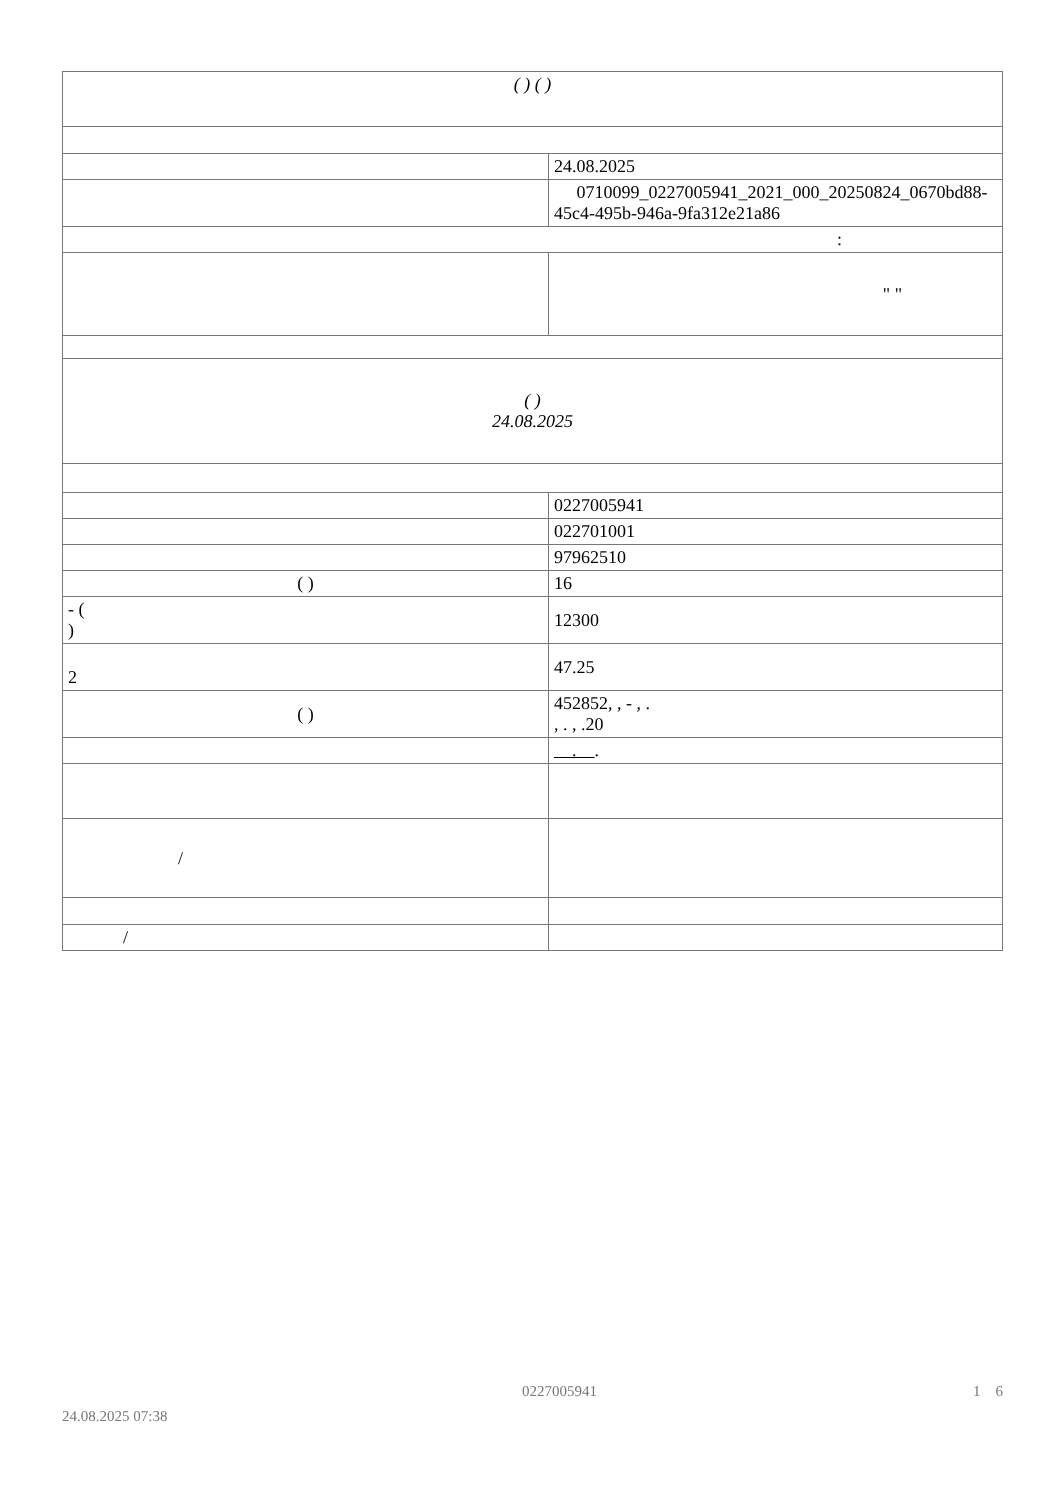| ( ) ( ) | |
| | 24.08.2025 |
| | 0710099_0227005941_2021_000_20250824_0670bd88-45c4-495b-946a-9fa312e21a86 |
| : | |
| | " " |
| ( ) 24.08.2025 | |
| | 0227005941 |
| | 022701001 |
| | 97962510 |
| ( ) | 16 |
| - ( ) | 12300 |
| 2 | 47.25 |
| ( ) | 452852, , - , . , . , .20 |
| | . . |
| / | |
| / | |
0227005941 1 6
24.08.2025 07:38